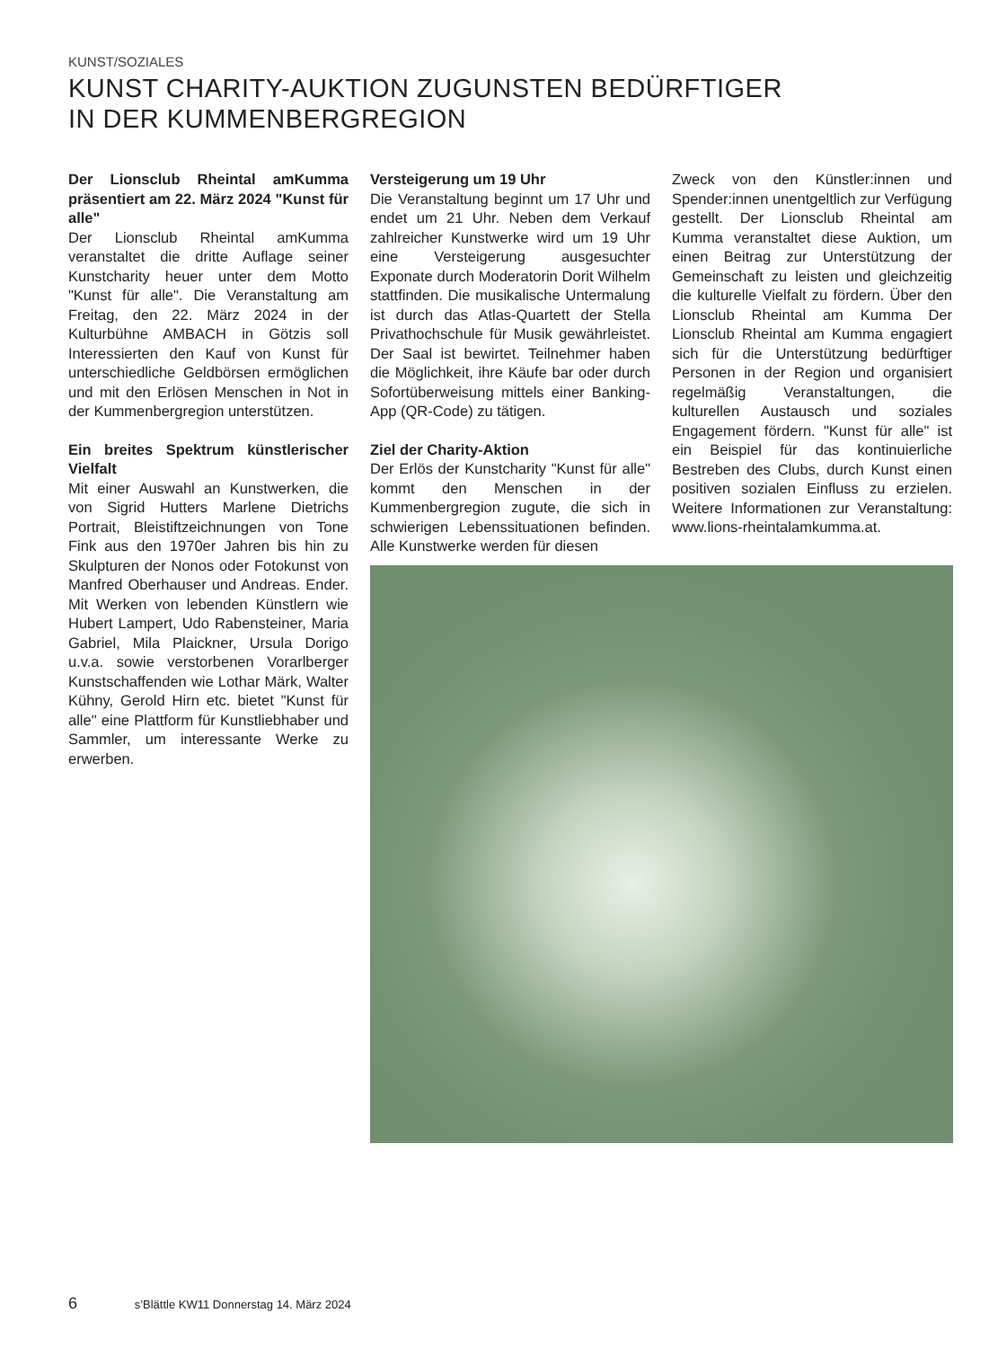KUNST/SOZIALES
KUNST CHARITY-AUKTION ZUGUNSTEN BEDÜRFTIGER
IN DER KUMMENBERGREGION
Der Lionsclub Rheintal amKumma präsentiert am 22. März 2024 "Kunst für alle"
Der Lionsclub Rheintal amKumma veranstaltet die dritte Auflage seiner Kunstcharity heuer unter dem Motto "Kunst für alle". Die Veranstaltung am Freitag, den 22. März 2024 in der Kulturbühne AMBACH in Götzis soll Interessierten den Kauf von Kunst für unterschiedliche Geldbörsen ermöglichen und mit den Erlösen Menschen in Not in der Kummenbergregion unterstützen.
Ein breites Spektrum künstlerischer Vielfalt
Mit einer Auswahl an Kunstwerken, die von Sigrid Hutters Marlene Dietrichs Portrait, Bleistiftzeichnungen von Tone Fink aus den 1970er Jahren bis hin zu Skulpturen der Nonos oder Fotokunst von Manfred Oberhauser und Andreas. Ender. Mit Werken von lebenden Künstlern wie Hubert Lampert, Udo Rabensteiner, Maria Gabriel, Mila Plaickner, Ursula Dorigo u.v.a. sowie verstorbenen Vorarlberger Kunstschaffenden wie Lothar Märk, Walter Kühny, Gerold Hirn etc. bietet "Kunst für alle" eine Plattform für Kunstliebhaber und Sammler, um interessante Werke zu erwerben.
Versteigerung um 19 Uhr
Die Veranstaltung beginnt um 17 Uhr und endet um 21 Uhr. Neben dem Verkauf zahlreicher Kunstwerke wird um 19 Uhr eine Versteigerung ausgesuchter Exponate durch Moderatorin Dorit Wilhelm stattfinden. Die musikalische Untermalung ist durch das Atlas-Quartett der Stella Privathochschule für Musik gewährleistet. Der Saal ist bewirtet. Teilnehmer haben die Möglichkeit, ihre Käufe bar oder durch Sofortüberweisung mittels einer Banking-App (QR-Code) zu tätigen.
Ziel der Charity-Aktion
Der Erlös der Kunstcharity "Kunst für alle" kommt den Menschen in der Kummenbergregion zugute, die sich in schwierigen Lebenssituationen befinden. Alle Kunstwerke werden für diesen
Zweck von den Künstler:innen und Spender:innen unentgeltlich zur Verfügung gestellt. Der Lionsclub Rheintal am Kumma veranstaltet diese Auktion, um einen Beitrag zur Unterstützung der Gemeinschaft zu leisten und gleichzeitig die kulturelle Vielfalt zu fördern. Über den Lionsclub Rheintal am Kumma Der Lionsclub Rheintal am Kumma engagiert sich für die Unterstützung bedürftiger Personen in der Region und organisiert regelmäßig Veranstaltungen, die kulturellen Austausch und soziales Engagement fördern. "Kunst für alle" ist ein Beispiel für das kontinuierliche Bestreben des Clubs, durch Kunst einen positiven sozialen Einfluss zu erzielen. Weitere Informationen zur Veranstaltung: www.lions-rheintalamkumma.at.
6 s’Blättle KW11 Donnerstag 14. März 2024